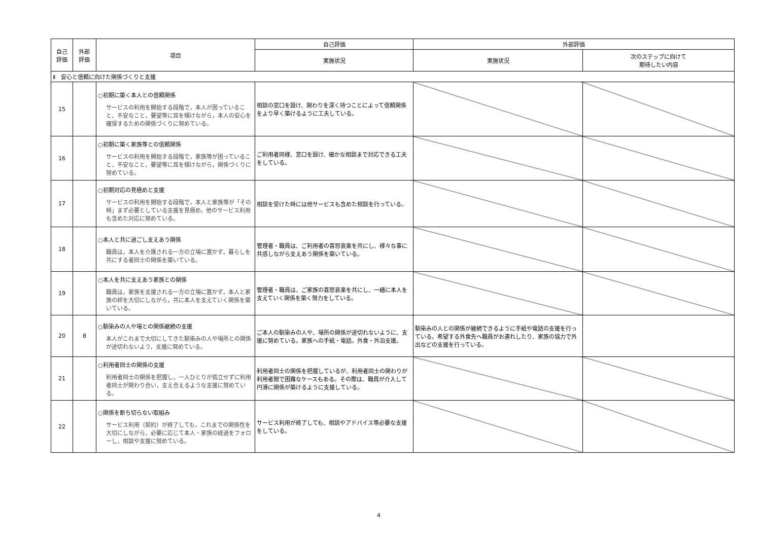| 自己 評価 | 外部 評価 | 項目 | 自己評価 | 外部評価 | |
| --- | --- | --- | --- | --- | --- |
| | | | 実施状況 | 実施状況 | 次のステップに向けて 期待したい内容 |
| Ⅱ 安心と信頼に向けた関係づくりと支援 | | | | | |
| 15 | | ○初期に築く本人との信頼関係 サービスの利用を開始する段階で，本人が困っていること，不安なこと，要望等に耳を傾けながら，本人の安心を確保するための関係づくりに努めている。 | 相談の窓口を設け、関わりを深く持つことによって信頼関係をより早く築けるように工夫している。 | | |
| 16 | | ○初期に築く家族等との信頼関係 サービスの利用を開始する段階で，家族等が困っていること，不安なこと，要望等に耳を傾けながら，関係づくりに努めている。 | ご利用者同様、窓口を設け、細かな相談まで対応できる工夫をしている。 | | |
| 17 | | ○初期対応の見極めと支援 サービスの利用を開始する段階で，本人と家族等が「その時」まず必要としている支援を見極め，他のサービス利用も含めた対応に努めている。 | 相談を受けた時には他サービスも含めた相談を行っている。 | | |
| 18 | | ○本人と共に過ごし支えあう関係 職員は，本人を介護される一方の立場に置かず，暮らしを共にする者同士の関係を築いている。 | 管理者・職員は、ご利用者の喜怒哀楽を共にし、様々な事に共感しながら支えあう関係を築いている。 | | |
| 19 | | ○本人を共に支えあう家族との関係 職員は，家族を支援される一方の立場に置かず，本人と家族の絆を大切にしながら，共に本人を支えていく関係を築いている。 | 管理者・職員は、ご家族の喜怒哀楽を共にし、一緒に本人を支えていく関係を築く努力をしている。 | | |
| 20 | 8 | ○馴染みの人や場との関係継続の支援 本人がこれまで大切にしてきた馴染みの人や場所との関係が途切れないよう，支援に努めている。 | ご本人の馴染みの人や、場所の関係が途切れないように、支援に努めている。家族への手紙・電話。外食・外泊支援。 | 馴染みの人との関係が継続できるように手紙や電話の支援を行っている。希望する外食先へ職員がお連れしたり、家族の協力で外出などの支援を行っている。 | |
| 21 | | ○利用者同士の関係の支援 利用者同士の関係を把握し，一人ひとりが孤立せずに利用者同士が関わり合い，支え合えるような支援に努めている。 | 利用者同士の関係を把握しているが、利用者同士の関わりが利用者間で困難なケースもある。その際は、職員が介入して円滑に関係が築けるように支援している。 | | |
| 22 | | ○関係を断ち切らない取組み サービス利用（契約）が終了しても，これまでの関係性を大切にしながら，必要に応じて本人・家族の経過をフォローし，相談や支援に努めている。 | サービス利用が終了しても、相談やアドバイス等必要な支援をしている。 | | |
4